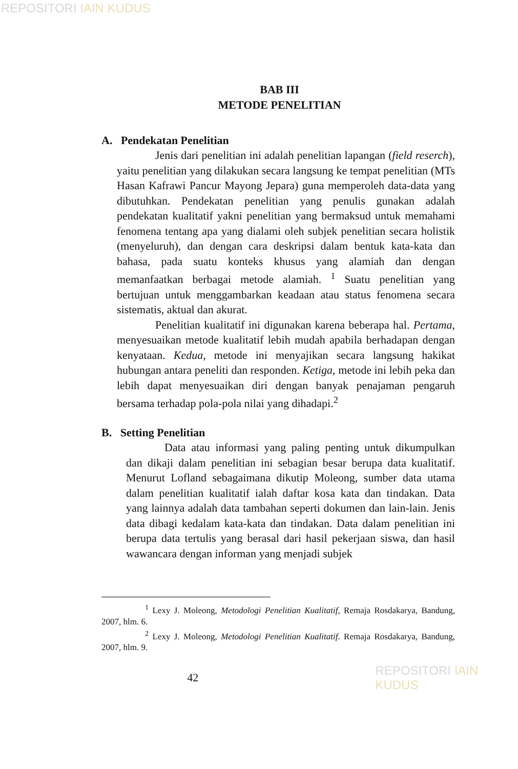REPOSITORI IAIN KUDUS
BAB III
METODE PENELITIAN
A. Pendekatan Penelitian
Jenis dari penelitian ini adalah penelitian lapangan (field reserch), yaitu penelitian yang dilakukan secara langsung ke tempat penelitian (MTs Hasan Kafrawi Pancur Mayong Jepara) guna memperoleh data-data yang dibutuhkan. Pendekatan penelitian yang penulis gunakan adalah pendekatan kualitatif yakni penelitian yang bermaksud untuk memahami fenomena tentang apa yang dialami oleh subjek penelitian secara holistik (menyeluruh), dan dengan cara deskripsi dalam bentuk kata-kata dan bahasa, pada suatu konteks khusus yang alamiah dan dengan memanfaatkan berbagai metode alamiah. <sup>1</sup> Suatu penelitian yang bertujuan untuk menggambarkan keadaan atau status fenomena secara sistematis, aktual dan akurat.
Penelitian kualitatif ini digunakan karena beberapa hal. Pertama, menyesuaikan metode kualitatif lebih mudah apabila berhadapan dengan kenyataan. Kedua, metode ini menyajikan secara langsung hakikat hubungan antara peneliti dan responden. Ketiga, metode ini lebih peka dan lebih dapat menyesuaikan diri dengan banyak penajaman pengaruh bersama terhadap pola-pola nilai yang dihadapi.<sup>2</sup>
B. Setting Penelitian
Data atau informasi yang paling penting untuk dikumpulkan dan dikaji dalam penelitian ini sebagian besar berupa data kualitatif. Menurut Lofland sebagaimana dikutip Moleong, sumber data utama dalam penelitian kualitatif ialah daftar kosa kata dan tindakan. Data yang lainnya adalah data tambahan seperti dokumen dan lain-lain. Jenis data dibagi kedalam kata-kata dan tindakan. Data dalam penelitian ini berupa data tertulis yang berasal dari hasil pekerjaan siswa, dan hasil wawancara dengan informan yang menjadi subjek
<sup>1</sup> Lexy J. Moleong, Metodologi Penelitian Kualitatif, Remaja Rosdakarya, Bandung, 2007, hlm. 6.
<sup>2</sup> Lexy J. Moleong, Metodologi Penelitian Kualitatif. Remaja Rosdakarya, Bandung, 2007, hlm. 9.
42 REPOSITORI IAIN KUDUS